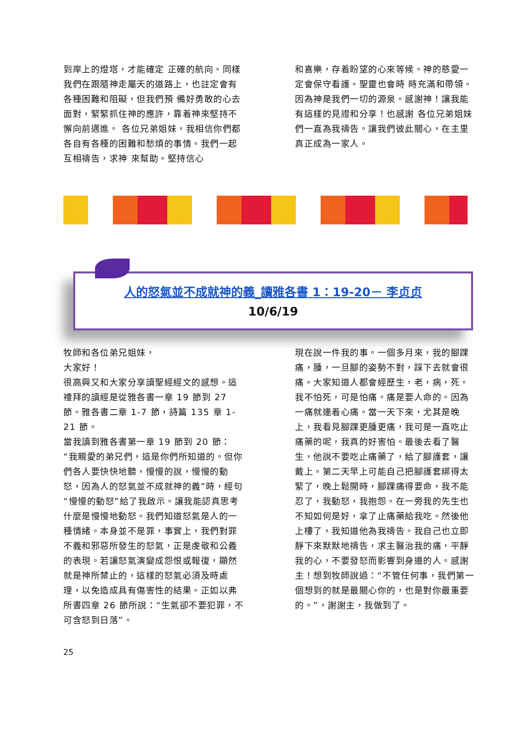到岸上的燈塔，才能確定 正確的航向。同樣我們在跟隨神走屬天的道路上，也註定會有各種困難和阻礙，但我們預 備好勇敢的心去面對，緊緊抓住神的應許，靠着神來堅持不懈向前邁進。 各位兄弟姐妹，我相信你們都各自有各種的困難和愁煩的事情。我們一起互相禱告，求神 來幫助。堅持信心
和喜樂，存着盼望的心來等候。神的慈愛一定會保守看護。聖靈也會時 時充滿和帶領。因為神是我們一切的源泉。感謝神！讓我能有這樣的見證和分享！也感謝 各位兄弟姐妹們一直為我禱告。讓我們彼此關心，在主里真正成為一家人。
人的怒氣並不成就神的義_讀雅各書 1：19-20－ 李贞贞
10/6/19
牧師和各位弟兄姐妹，
大家好！
很高興又和大家分享讀聖經經文的感想。這禮拜的讀經是從雅各書一章 19 節到 27 節。雅各書二章 1-7 節，詩篇 135 章 1-21 節。
當我讀到雅各書第一章 19 節到 20 節：“我親愛的弟兄們，這是你們所知道的。但你們各人要快快地聽，慢慢的說，慢慢的動怒，因為人的怒氣並不成就神的義”時，經句“慢慢的動怒”給了我啟示。讓我能認真思考什麼是慢慢地動怒。我們知道怒氣是人的一種情緒。本身並不是罪，事實上，我們對罪不義和邪惡所發生的怒氣，正是虔敬和公義的表現。若讓怒氣演變成怨恨或報復，顯然就是神所禁止的，這樣的怒氣必須及時處理，以免造成具有傷害性的結果。正如以弗所書四章 26 節所說：“生氣卻不要犯罪，不可含怒到日落”。
現在說一件我的事。一個多月來，我的腳踝痛，腫，一旦腳的姿勢不對，踩下去就會很痛。大家知道人都會經歷生，老，病，死。我不怕死，可是怕痛。痛是要人命的。因為一痛就連着心痛。當一天下來，尤其是晚上，我看見腳踝更腫更痛，我可是一直吃止痛藥的呢，我真的好害怕。最後去看了醫生，他說不要吃止痛藥了，給了腳護套，讓戴上。第二天早上可能自己把腳護套綁得太緊了，晚上鬆開時，腳踝痛得要命，我不能忍了，我動怒，我抱怨。在一旁我的先生也不知如何是好，拿了止痛藥給我吃。然後他上樓了，我知道他為我禱告。我自己也立即靜下來默默地禱告，求主醫治我的痛，平靜我的心，不要發怒而影響到身邊的人。感謝主！想到牧師說過：“不管任何事，我們第一個想到的就是最關心你的，也是對你最重要的。”，謝謝主，我做到了。
25